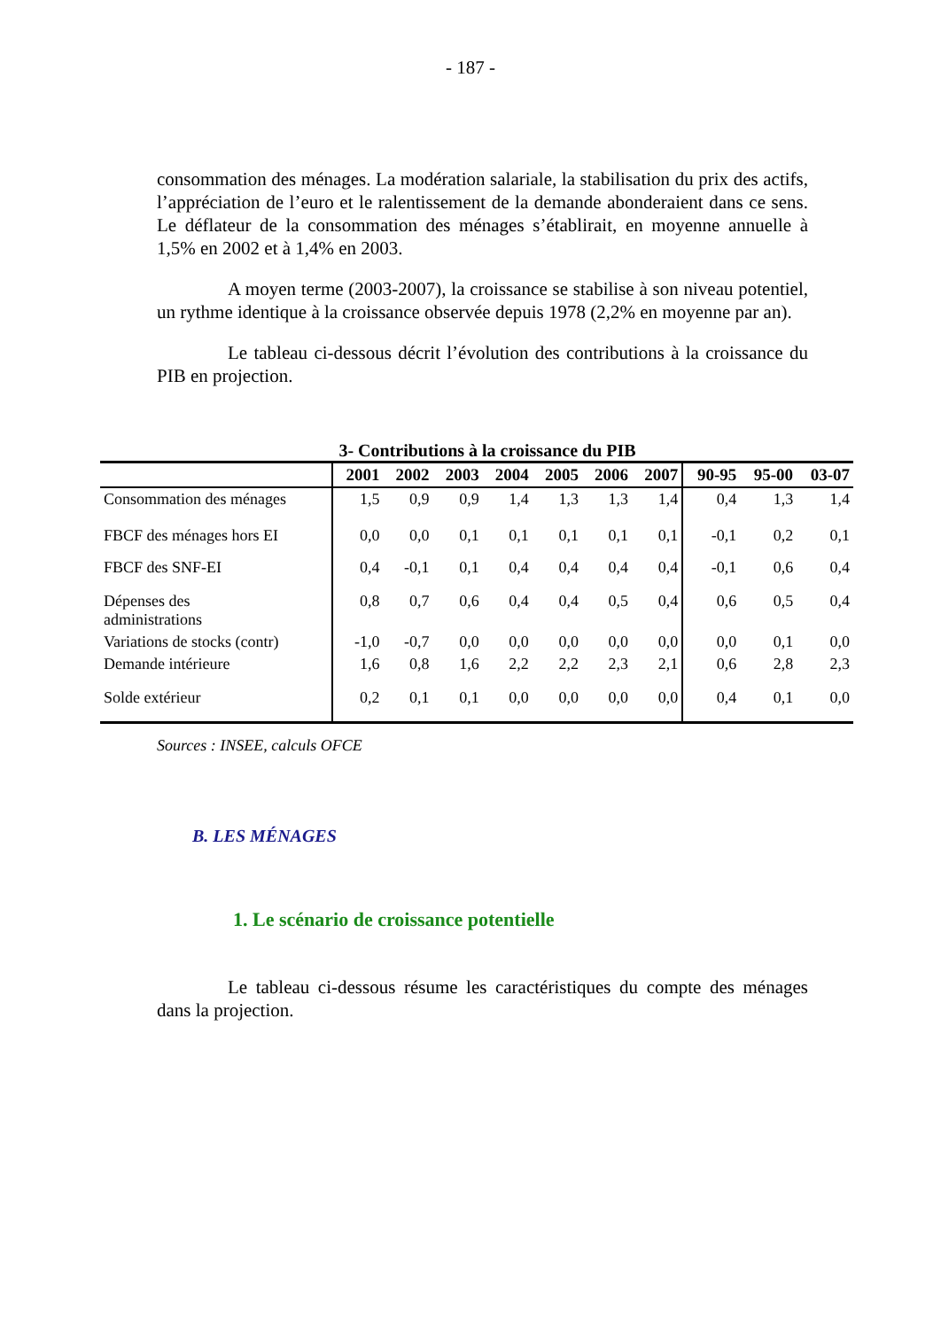- 187 -
consommation des ménages. La modération salariale, la stabilisation du prix des actifs, l’appréciation de l’euro et le ralentissement de la demande abonderaient dans ce sens. Le déflateur de la consommation des ménages s’établirait, en moyenne annuelle à 1,5% en 2002 et à 1,4% en 2003.
A moyen terme (2003-2007), la croissance se stabilise à son niveau potentiel, un rythme identique à la croissance observée depuis 1978 (2,2% en moyenne par an).
Le tableau ci-dessous décrit l’évolution des contributions à la croissance du PIB en projection.
3- Contributions à la croissance du PIB
| | 2001 | 2002 | 2003 | 2004 | 2005 | 2006 | 2007 | 90-95 | 95-00 | 03-07 |
| --- | --- | --- | --- | --- | --- | --- | --- | --- | --- | --- |
| Consommation des ménages | 1,5 | 0,9 | 0,9 | 1,4 | 1,3 | 1,3 | 1,4 | 0,4 | 1,3 | 1,4 |
| FBCF des ménages hors EI | 0,0 | 0,0 | 0,1 | 0,1 | 0,1 | 0,1 | 0,1 | -0,1 | 0,2 | 0,1 |
| FBCF des SNF-EI | 0,4 | -0,1 | 0,1 | 0,4 | 0,4 | 0,4 | 0,4 | -0,1 | 0,6 | 0,4 |
| Dépenses des administrations | 0,8 | 0,7 | 0,6 | 0,4 | 0,4 | 0,5 | 0,4 | 0,6 | 0,5 | 0,4 |
| Variations de stocks (contr) | -1,0 | -0,7 | 0,0 | 0,0 | 0,0 | 0,0 | 0,0 | 0,0 | 0,1 | 0,0 |
| Demande intérieure | 1,6 | 0,8 | 1,6 | 2,2 | 2,2 | 2,3 | 2,1 | 0,6 | 2,8 | 2,3 |
| Solde extérieur | 0,2 | 0,1 | 0,1 | 0,0 | 0,0 | 0,0 | 0,0 | 0,4 | 0,1 | 0,0 |
Sources : INSEE, calculs OFCE
B. LES MÉNAGES
1. Le scénario de croissance potentielle
Le tableau ci-dessous résume les caractéristiques du compte des ménages dans la projection.